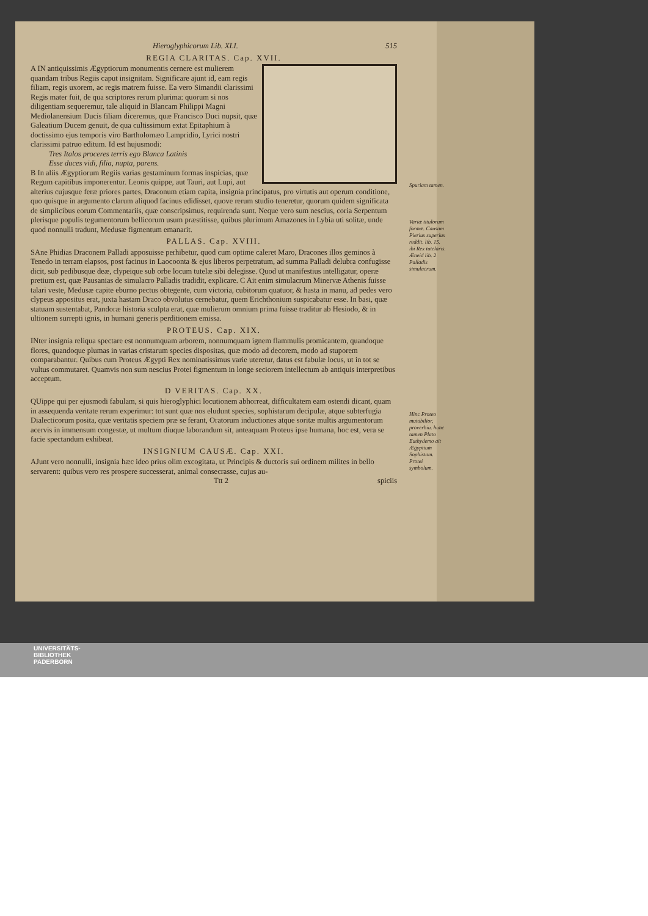Hieroglyphicorum Lib. XLI. 515
REGIA CLARITAS. Cap. XVII.
A IN antiquissimis Ægyptiorum monumentis cernere est mulierem quandam tribus Regiis caput insignitam. Significare ajunt id, eam regis filiam, regis uxorem, ac regis matrem fuisse. Ea vero Simandii clarissimi Regis mater fuit, de qua scriptores rerum plurima: quorum si nos diligentiam sequeremur, tale aliquid in Blancam Philippi Magni Mediolanensium Ducis filiam diceremus, quæ Francisco Duci nupsit, quæ Galeatium Ducem genuit, de qua cultissimum extat Epitaphium à doctissimo ejus temporis viro Bartholomæo Lampridio, Lyrici nostri clarissimi patruo editum. Id est hujusmodi:
Tres Italos proceres terris ego Blanca Latinis
Esse duces vidi, filia, nupta, parens.
Spuriam tamen.
B In aliis Ægyptiorum Regiis varias gestaminum formas inspicias, quæ Regum capitibus imponerentur. Leonis quippe, aut Tauri, aut Lupi, aut alterius cujusque feræ priores partes, Draconum etiam capita, insignia principatus, pro virtutis aut operum conditione, quo quisque in argumento clarum aliquod facinus edidisset, quove rerum studio teneretur, quorum quidem significata de simplicibus eorum Commentariis, quæ conscripsimus, requirenda sunt. Neque vero sum nescius, coria Serpentum plerisque populis tegumentorum bellicorum usum præstitisse, quibus plurimum Amazones in Lybia uti solitæ, unde quod nonnulli tradunt, Medusæ figmentum emanarit.
Variæ titulorum formæ. Causam Pierius superius reddit. lib. 15. ibi Rex tutelaris. Æneid lib. 2 Palladis simulacrum.
PALLAS. Cap. XVIII.
SAne Phidias Draconem Palladi apposuisse perhibetur, quod cum optime caleret Maro, Dracones illos geminos à Tenedo in terram elapsos, post facinus in Laocoonta & ejus liberos perpetratum, ad summa Palladi delubra confugisse dicit, sub pedibusque deæ, clypeique sub orbe locum tutelæ sibi delegisse. Quod ut manifestius intelligatur, operæ pretium est, quæ Pausanias de simulacro Palladis tradidit, explicare. C Ait enim simulacrum Minervæ Athenis fuisse talari veste, Medusæ capite eburno pectus obtegente, cum victoria, cubitorum quatuor, & hasta in manu, ad pedes vero clypeus appositus erat, juxta hastam Draco obvolutus cernebatur, quem Erichthonium suspicabatur esse. In basi, quæ statuam sustentabat, Pandoræ historia sculpta erat, quæ mulierum omnium prima fuisse traditur ab Hesiodo, & in ultionem surrepti ignis, in humani generis perditionem emissa.
PROTEUS. Cap. XIX.
INter insignia reliqua spectare est nonnumquam arborem, nonnumquam ignem flammulis promicantem, quandoque flores, quandoque plumas in varias cristarum species dispositas, quæ modo ad decorem, modo ad stuporem comparabantur. Quibus cum Proteus Ægypti Rex nominatissimus varie uteretur, datus est fabulæ locus, ut in tot se vultus commutaret. Quamvis non sum nescius Protei figmentum in longe seciorem intellectum ab antiquis interpretibus acceptum.
Hinc Proteo mutabilior, proverbiu. hunc tamen Plato Euthydemo ait Ægyptium Sophistam. Protei symbolum.
D VERITAS. Cap. XX.
QUippe qui per ejusmodi fabulam, si quis hieroglyphici locutionem abhorreat, difficultatem eam ostendi dicant, quam in assequenda veritate rerum experimur: tot sunt quæ nos eludunt species, sophistarum decipulæ, atque subterfugia Dialecticorum posita, quæ veritatis speciem præ se ferant, Oratorum inductiones atque soritæ multis argumentorum acervis in immensum congestæ, ut multum diuque laborandum sit, anteaquam Proteus ipse humana, hoc est, vera se facie spectandum exhibeat.
INSIGNIUM CAUSÆ. Cap. XXI.
AJunt vero nonnulli, insignia hæc ideo prius olim excogitata, ut Principis & ductoris sui ordinem milites in bello servarent: quibus vero res prospere successerat, animal consecrasse, cujus au-
Ttt 2 spiciis
UNIVERSITÄTS-
BIBLIOTHEK
PADERBORN